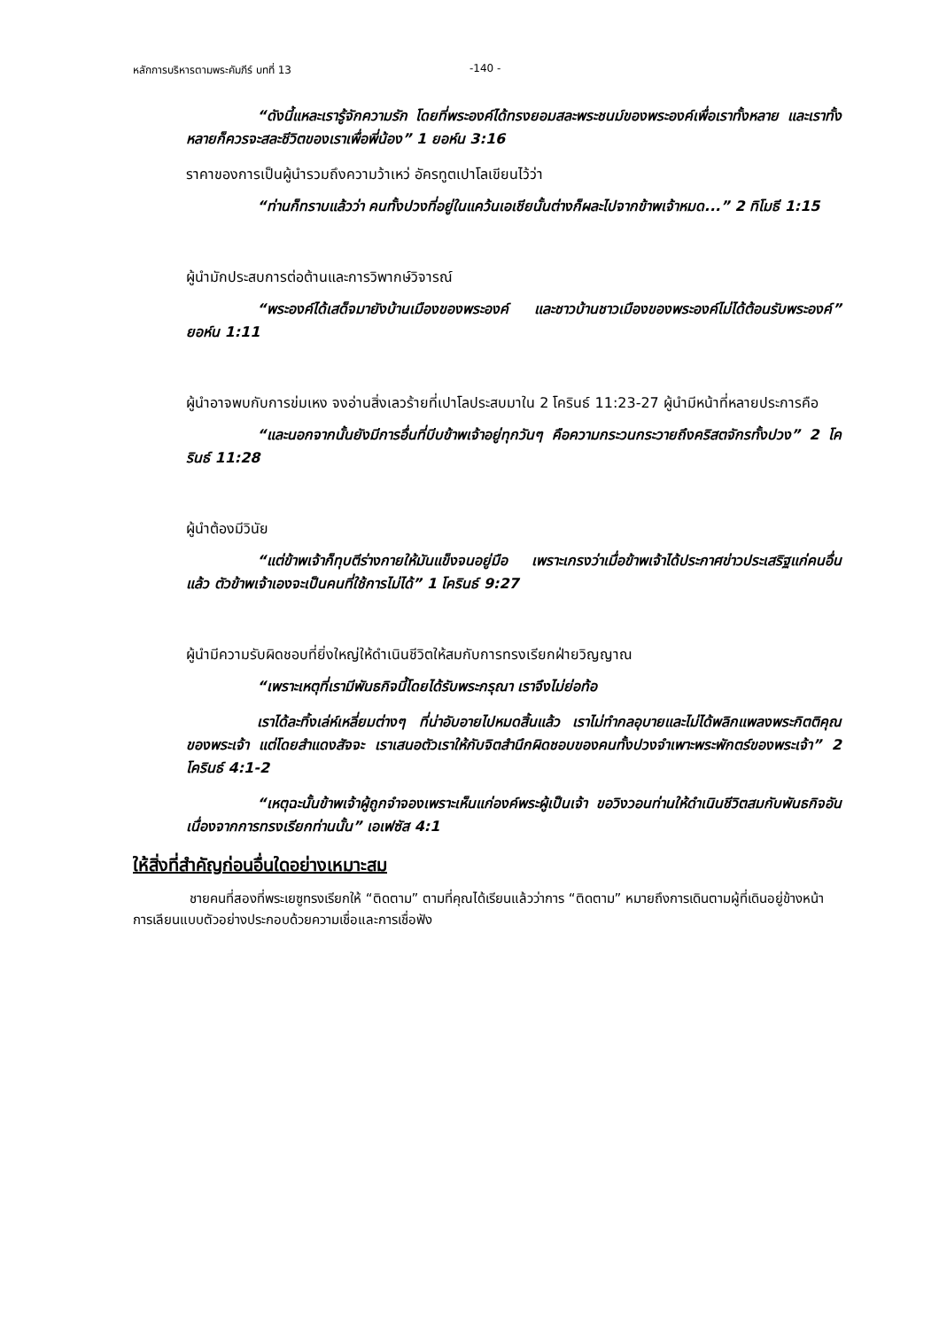หลักการบริหารตามพระคัมภีร์ บทที่ 13 -140 -
“ดังนี้แหละเรารู้จักความรัก โดยที่พระองค์ได้ทรงยอมสละพระชนม์ของพระองค์เพื่อเราทั้งหลาย และเราทั้งหลายก็ควรจะสละชีวิตของเราเพื่อพี่น้อง” 1 ยอห์น 3:16
ราคาของการเป็นผู้นำรวมถึงความว้าเหว่ อัครทูตเปาโลเขียนไว้ว่า
“ท่านก็ทราบแล้วว่า คนทั้งปวงที่อยู่ในแคว้นเอเชียนั้นต่างก็ผละไปจากข้าพเจ้าหมด...” 2 ทิโมธี 1:15
ผู้นำมักประสบการต่อต้านและการวิพากษ์วิจารณ์
“พระองค์ได้เสด็จมายังบ้านเมืองของพระองค์ และชาวบ้านชาวเมืองของพระองค์ไม่ได้ต้อนรับพระองค์” ยอห์น 1:11
ผู้นำอาจพบกับการข่มเหง จงอ่านสิ่งเลวร้ายที่เปาโลประสบมาใน 2 โครินธ์ 11:23-27 ผู้นำมีหน้าที่หลายประการคือ
“และนอกจากนั้นยังมีการอื่นที่บีบข้าพเจ้าอยู่ทุกวันๆ คือความกระวนกระวายถึงคริสตจักรทั้งปวง” 2 โครินธ์ 11:28
ผู้นำต้องมีวินัย
“แต่ข้าพเจ้าก็ทุบตีร่างกายให้มันแข็งจนอยู่มือ เพราะเกรงว่าเมื่อข้าพเจ้าได้ประกาศข่าวประเสริฐแก่คนอื่นแล้ว ตัวข้าพเจ้าเองจะเป็นคนที่ใช้การไม่ได้” 1 โครินธ์ 9:27
ผู้นำมีความรับผิดชอบที่ยิ่งใหญ่ให้ดำเนินชีวิตให้สมกับการทรงเรียกฝ่ายวิญญาณ
“เพราะเหตุที่เรามีพันธกิจนี้โดยได้รับพระกรุณา เราจึงไม่ย่อท้อ
เราได้ละทิ้งเล่ห์เหลี่ยมต่างๆ ที่น่าอับอายไปหมดสิ้นแล้ว เราไม่ทำกลอุบายและไม่ได้พลิกแพลงพระกิตติคุณของพระเจ้า แต่โดยสำแดงสัจจะ เราเสนอตัวเราให้กับจิตสำนึกผิดชอบของคนทั้งปวงจำเพาะพระพักตร์ของพระเจ้า” 2 โครินธ์ 4:1-2
“เหตุฉะนั้นข้าพเจ้าผู้ถูกจำจองเพราะเห็นแก่องค์พระผู้เป็นเจ้า ขอวิงวอนท่านให้ดำเนินชีวิตสมกับพันธกิจอันเนื่องจากการทรงเรียกท่านนั้น” เอเฟซัส 4:1
ให้สิ่งที่สำคัญก่อนอื่นใดอย่างเหมาะสม
ชายคนที่สองที่พระเยซูทรงเรียกให้ “ติดตาม” ตามที่คุณได้เรียนแล้วว่าการ “ติดตาม” หมายถึงการเดินตามผู้ที่เดินอยู่ข้างหน้า การเลียนแบบตัวอย่างประกอบด้วยความเชื่อและการเชื่อฟัง